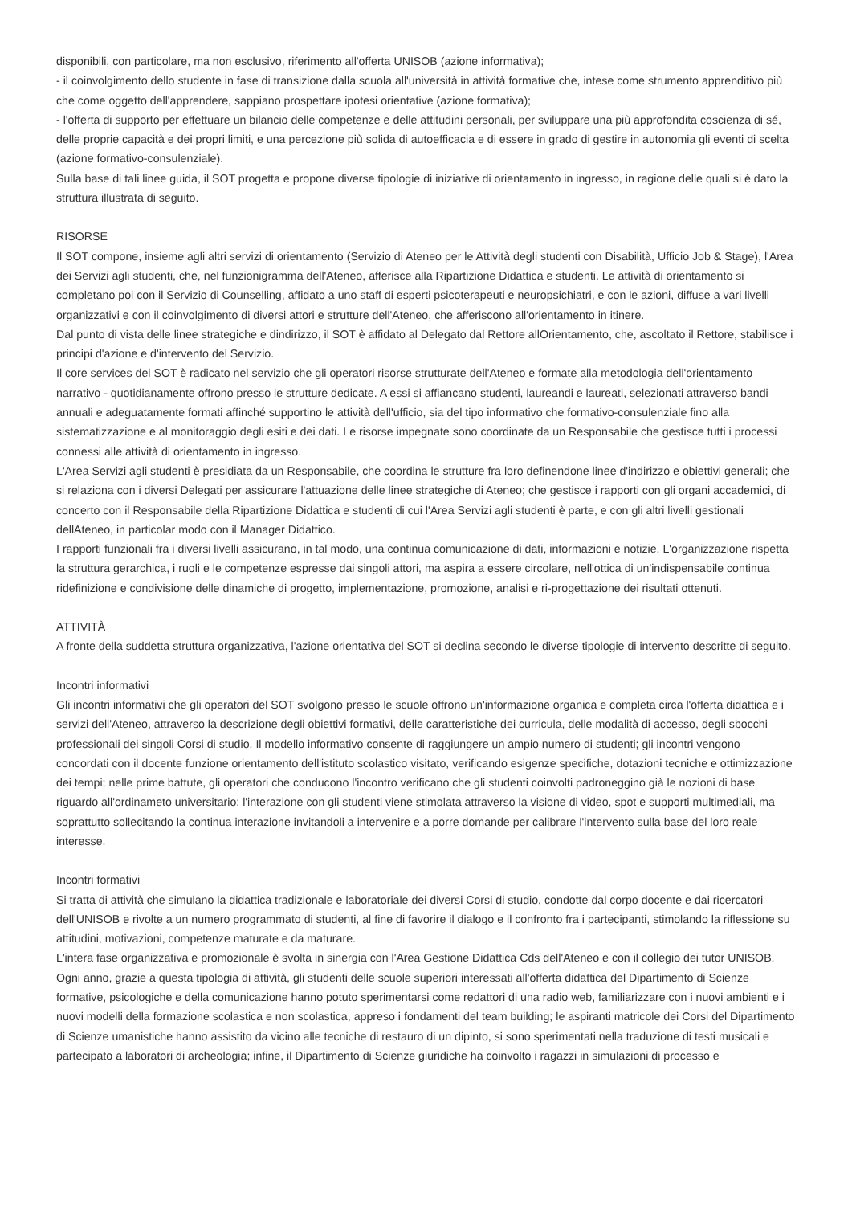disponibili, con particolare, ma non esclusivo, riferimento all'offerta UNISOB (azione informativa);
- il coinvolgimento dello studente in fase di transizione dalla scuola all'università in attività formative che, intese come strumento apprenditivo più che come oggetto dell'apprendere, sappiano prospettare ipotesi orientative (azione formativa);
- l'offerta di supporto per effettuare un bilancio delle competenze e delle attitudini personali, per sviluppare una più approfondita coscienza di sé, delle proprie capacità e dei propri limiti, e una percezione più solida di autoefficacia e di essere in grado di gestire in autonomia gli eventi di scelta (azione formativo-consulenziale).
Sulla base di tali linee guida, il SOT progetta e propone diverse tipologie di iniziative di orientamento in ingresso, in ragione delle quali si è dato la struttura illustrata di seguito.
RISORSE
Il SOT compone, insieme agli altri servizi di orientamento (Servizio di Ateneo per le Attività degli studenti con Disabilità, Ufficio Job & Stage), l'Area dei Servizi agli studenti, che, nel funzionigramma dell'Ateneo, afferisce alla Ripartizione Didattica e studenti. Le attività di orientamento si completano poi con il Servizio di Counselling, affidato a uno staff di esperti psicoterapeuti e neuropsichiatri, e con le azioni, diffuse a vari livelli organizzativi e con il coinvolgimento di diversi attori e strutture dell'Ateneo, che afferiscono all'orientamento in itinere.
Dal punto di vista delle linee strategiche e dindirizzo, il SOT è affidato al Delegato dal Rettore allOrientamento, che, ascoltato il Rettore, stabilisce i principi d'azione e d'intervento del Servizio.
Il core services del SOT è radicato nel servizio che gli operatori risorse strutturate dell'Ateneo e formate alla metodologia dell'orientamento narrativo - quotidianamente offrono presso le strutture dedicate. A essi si affiancano studenti, laureandi e laureati, selezionati attraverso bandi annuali e adeguatamente formati affinché supportino le attività dell'ufficio, sia del tipo informativo che formativo-consulenziale fino alla sistematizzazione e al monitoraggio degli esiti e dei dati. Le risorse impegnate sono coordinate da un Responsabile che gestisce tutti i processi connessi alle attività di orientamento in ingresso.
L'Area Servizi agli studenti è presidiata da un Responsabile, che coordina le strutture fra loro definendone linee d'indirizzo e obiettivi generali; che si relaziona con i diversi Delegati per assicurare l'attuazione delle linee strategiche di Ateneo; che gestisce i rapporti con gli organi accademici, di concerto con il Responsabile della Ripartizione Didattica e studenti di cui l'Area Servizi agli studenti è parte, e con gli altri livelli gestionali dellAteneo, in particolar modo con il Manager Didattico.
I rapporti funzionali fra i diversi livelli assicurano, in tal modo, una continua comunicazione di dati, informazioni e notizie, L'organizzazione rispetta la struttura gerarchica, i ruoli e le competenze espresse dai singoli attori, ma aspira a essere circolare, nell'ottica di un'indispensabile continua ridefinizione e condivisione delle dinamiche di progetto, implementazione, promozione, analisi e ri-progettazione dei risultati ottenuti.
ATTIVITÀ
A fronte della suddetta struttura organizzativa, l'azione orientativa del SOT si declina secondo le diverse tipologie di intervento descritte di seguito.
Incontri informativi
Gli incontri informativi che gli operatori del SOT svolgono presso le scuole offrono un'informazione organica e completa circa l'offerta didattica e i servizi dell'Ateneo, attraverso la descrizione degli obiettivi formativi, delle caratteristiche dei curricula, delle modalità di accesso, degli sbocchi professionali dei singoli Corsi di studio. Il modello informativo consente di raggiungere un ampio numero di studenti; gli incontri vengono concordati con il docente funzione orientamento dell'istituto scolastico visitato, verificando esigenze specifiche, dotazioni tecniche e ottimizzazione dei tempi; nelle prime battute, gli operatori che conducono l'incontro verificano che gli studenti coinvolti padroneggino già le nozioni di base riguardo all'ordinameto universitario; l'interazione con gli studenti viene stimolata attraverso la visione di video, spot e supporti multimediali, ma soprattutto sollecitando la continua interazione invitandoli a intervenire e a porre domande per calibrare l'intervento sulla base del loro reale interesse.
Incontri formativi
Si tratta di attività che simulano la didattica tradizionale e laboratoriale dei diversi Corsi di studio, condotte dal corpo docente e dai ricercatori dell'UNISOB e rivolte a un numero programmato di studenti, al fine di favorire il dialogo e il confronto fra i partecipanti, stimolando la riflessione su attitudini, motivazioni, competenze maturate e da maturare.
L'intera fase organizzativa e promozionale è svolta in sinergia con l'Area Gestione Didattica Cds dell'Ateneo e con il collegio dei tutor UNISOB. Ogni anno, grazie a questa tipologia di attività, gli studenti delle scuole superiori interessati all'offerta didattica del Dipartimento di Scienze formative, psicologiche e della comunicazione hanno potuto sperimentarsi come redattori di una radio web, familiarizzare con i nuovi ambienti e i nuovi modelli della formazione scolastica e non scolastica, appreso i fondamenti del team building; le aspiranti matricole dei Corsi del Dipartimento di Scienze umanistiche hanno assistito da vicino alle tecniche di restauro di un dipinto, si sono sperimentati nella traduzione di testi musicali e partecipato a laboratori di archeologia; infine, il Dipartimento di Scienze giuridiche ha coinvolto i ragazzi in simulazioni di processo e